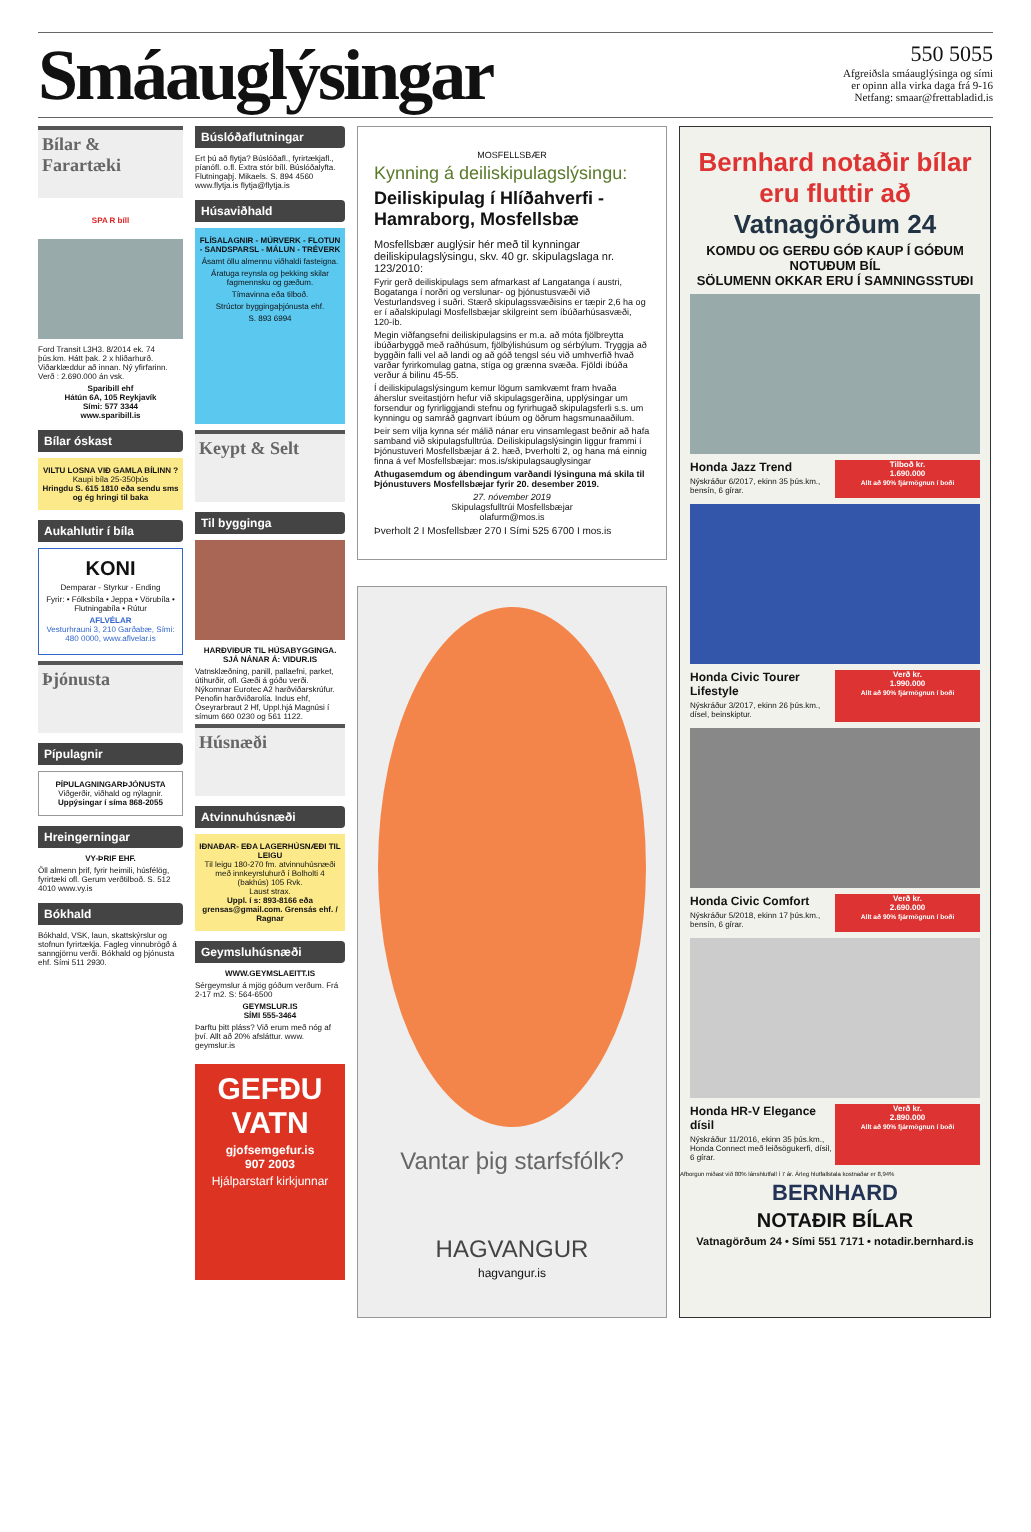Smáauglýsingar
550 5055
Afgreiðsla smáauglýsinga og sími
er opinn alla virka daga frá 9-16
Netfang: smaar@frettabladid.is
Bílar & Farartæki
SPA R bíll
Ford Transit L3H3. 8/2014 ek. 74 þús.km. Hátt þak. 2 x hliðarhurð. Viðarklæddur að innan. Ný yfirfarinn. Verð : 2.690.000 án vsk.
Sparibill ehf
Hátún 6A, 105 Reykjavík
Sími: 577 3344
www.sparibill.is
Bílar óskast
VILTU LOSNA VIÐ GAMLA BÍLINN ?
Kaupi bíla 25-350þús
Hringdu S. 615 1810 eða sendu sms og ég hringi til baka
Aukahlutir í bíla
KONI
Demparar - Styrkur - Ending
Fyrir: • Fólksbíla • Jeppa • Vörubíla • Flutningabíla • Rútur
AFLVÉLAR
Vesturhrauni 3, 210 Garðabæ, Sími: 480 0000, www.aflvelar.is
Þjónusta
Pípulagnir
PÍPULAGNINGARÞJÓNUSTA
Viðgerðir, viðhald og nýlagnir.
Uppýsingar í síma 868-2055
Hreingerningar
VY-ÞRIF EHF.
Öll almenn þrif, fyrir heimili, húsfélög, fyrirtæki ofl. Gerum verðtilboð. S. 512 4010 www.vy.is
Bókhald
Bókhald, VSK, laun, skattskýrslur og stofnun fyrirtækja. Fagleg vinnubrögð á sanngjörnu verði. Bókhald og þjónusta ehf. Sími 511 2930.
Búslóðaflutningar
Ert þú að flytja? Búslóðafl., fyrirtækjafl., píanófl. o.fl. Extra stór bíll. Búslóðalyfta. Flutningaþj. Mikaels. S. 894 4560 www.flytja.is flytja@flytja.is
Húsaviðhald
FLÍSALAGNIR - MÚRVERK - FLOTUN - SANDSPARSL - MÁLUN - TRÉVERK
Ásamt öllu almennu viðhaldi fasteigna.
Áratuga reynsla og þekking skilar fagmennsku og gæðum.
Tímavinna eða tilboð.
Strúctor byggingaþjónusta ehf.
S. 893 6994
Keypt & Selt
Til bygginga
HARÐVIÐUR TIL HÚSABYGGINGA. SJÁ NÁNAR Á: VIDUR.IS
Vatnsklæðning, panill, pallaefni, parket, útihurðir, ofl. Gæði á góðu verði. Nýkomnar Eurotec A2 harðviðarskrúfur. Penofin harðviðarolía. Indus ehf, Óseyrarbraut 2 Hf, Uppl.hjá Magnúsi í símum 660 0230 og 561 1122.
Húsnæði
Atvinnuhúsnæði
IÐNAÐAR- EÐA LAGERHÚSNÆÐI TIL LEIGU
Til leigu 180-270 fm. atvinnuhúsnæði með innkeyrsluhurð í Bolholti 4 (bakhús) 105 Rvk.
Laust strax.
Uppl. í s: 893-8166 eða grensas@gmail.com. Grensás ehf. / Ragnar
Geymsluhúsnæði
WWW.GEYMSLAEITT.IS
Sérgeymslur á mjög góðum verðum. Frá 2-17 m2. S: 564-6500
GEYMSLUR.IS
SÍMI 555-3464
Þarftu þitt pláss? Við erum með nóg af því. Allt að 20% afsláttur. www. geymslur.is
GEFÐU VATN
gjofsemgefur.is
907 2003
Hjálparstarf kirkjunnar
MOSFELLSBÆR
Kynning á deiliskipulagslýsingu:
Deiliskipulag í Hlíðahverfi - Hamraborg, Mosfellsbæ
Mosfellsbær auglýsir hér með til kynningar deiliskipulagslýsingu, skv. 40 gr. skipulagslaga nr. 123/2010:
Fyrir gerð deiliskipulags sem afmarkast af Langatanga í austri, Bogatanga í norðri og verslunar- og þjónustusvæði við Vesturlandsveg í suðri. Stærð skipulagssvæðisins er tæpir 2,6 ha og er í aðalskipulagi Mosfellsbæjar skilgreint sem íbúðarhúsasvæði, 120-íb.
Megin viðfangsefni deiliskipulagsins er m.a. að móta fjölbreytta íbúðarbyggð með raðhúsum, fjölbýlishúsum og sérbýlum. Tryggja að byggðin falli vel að landi og að góð tengsl séu við umhverfið hvað varðar fyrirkomulag gatna, stíga og grænna svæða. Fjöldi íbúða verður á bilinu 45-55.
Í deiliskipulagslýsingum kemur lögum samkvæmt fram hvaða áherslur sveitastjórn hefur við skipulagsgerðina, upplýsingar um forsendur og fyrirliggjandi stefnu og fyrirhugað skipulagsferli s.s. um kynningu og samráð gagnvart íbúum og öðrum hagsmunaaðilum.
Þeir sem vilja kynna sér málið nánar eru vinsamlegast beðnir að hafa samband við skipulagsfulltrúa. Deiliskipulagslýsingin liggur frammi í Þjónustuveri Mosfellsbæjar á 2. hæð, Þverholti 2, og hana má einnig finna á vef Mosfellsbæjar: mos.is/skipulagsauglysingar
Athugasemdum og ábendingum varðandi lýsinguna má skila til Þjónustuvers Mosfellsbæjar fyrir 20. desember 2019.
27. nóvember 2019
Skipulagsfulltrúi Mosfellsbæjar
olafurm@mos.is
Þverholt 2 I Mosfellsbær 270 I Sími 525 6700 I mos.is
Vantar þig starfsfólk?
HAGVANGUR
hagvangur.is
Bernhard notaðir bílar eru fluttir að
Vatnagörðum 24
KOMDU OG GERÐU GÓÐ KAUP Í GÓÐUM NOTUÐUM BÍL
SÖLUMENN OKKAR ERU Í SAMNINGSSTUÐI
Honda Jazz Trend
Nýskráður 6/2017, ekinn 35 þús.km., bensín, 6 gírar.
Tilboð kr.
1.690.000
Allt að 90% fjármögnun í boði
Honda Civic Tourer Lifestyle
Nýskráður 3/2017, ekinn 26 þús.km., dísel, beinskiptur.
Verð kr.
1.990.000
Allt að 90% fjármögnun í boði
Honda Civic Comfort
Nýskráður 5/2018, ekinn 17 þús.km., bensín, 6 gírar.
Verð kr.
2.690.000
Allt að 90% fjármögnun í boði
Honda HR-V Elegance dísil
Nýskráður 11/2016, ekinn 35 þús.km., Honda Connect með leiðsögukerfi, dísil, 6 gírar.
Verð kr.
2.890.000
Allt að 90% fjármögnun í boði
Afborgun miðast við 80% lánshlutfall í 7 ár. Árleg hlutfallstala kostnaðar er 8,94%
BERNHARD
NOTAÐIR BÍLAR
Vatnagörðum 24 • Sími 551 7171 • notadir.bernhard.is